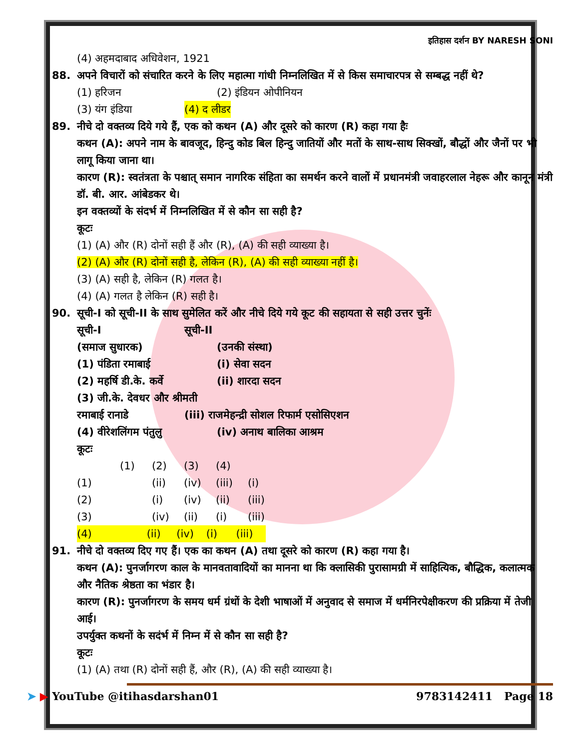इतिहास दर्शन BY NARESH SONI
(4) अहमदाबाद अधिवेशन, 1921
88. अपने विचारों को संचारित करने के लिए महात्मा गांधी निम्नलिखित में से किस समाचारपत्र से सम्बद्ध नहीं थे?
(1) हरिजन (2) इंडियन ओपीनियन
(3) यंग इंडिया (4) द लीडर
89. नीचे दो वक्तव्य दिये गये हैं, एक को कथन (A) और दूसरे को कारण (R) कहा गया हैः
कथन (A): अपने नाम के बावजूद, हिन्दु कोड बिल हिन्दु जातियों और मतों के साथ-साथ सिक्खों, बौद्धों और जैनों पर भी लागू किया जाना था।
कारण (R): स्वतंत्रता के पश्चात् समान नागरिक संहिता का समर्थन करने वालों में प्रधानमंत्री जवाहरलाल नेहरू और कानून मंत्री डॉ. बी. आर. आंबेडकर थे।
इन वक्तव्यों के संदर्भ में निम्नलिखित में से कौन सा सही है?
कूटः
(1) (A) और (R) दोनों सही हैं और (R), (A) की सही व्याख्या है।
(2) (A) और (R) दोनों सही है, लेकिन (R), (A) की सही व्याख्या नहीं है।
(3) (A) सही है, लेकिन (R) गलत है।
(4) (A) गलत है लेकिन (R) सही है।
90. सूची-I को सूची-II के साथ सुमेलित करें और नीचे दिये गये कूट की सहायता से सही उत्तर चुनेंः
सूची-I सूची-II
(समाज सुधारक) (उनकी संस्था)
(1) पंडिता रमाबाई (i) सेवा सदन
(2) महर्षि डी.के. कर्वे (ii) शारदा सदन
(3) जी.के. देवधर और श्रीमती
रमाबाई रानाडे (iii) राजमेहन्द्री सोशल रिफार्म एसोसिएशन
(4) वीरेशलिंगम पंतुलु (iv) अनाथ बालिका आश्रम
कूटः
(1) (2) (3) (4)
(1) (ii) (iv) (iii) (i)
(2) (i) (iv) (ii) (iii)
(3) (iv) (ii) (i) (iii)
(4) (ii) (iv) (i) (iii)
91. नीचे दो वक्तव्य दिए गए हैं। एक का कथन (A) तथा दूसरे को कारण (R) कहा गया है।
कथन (A): पुनर्जागरण काल के मानवतावादियों का मानना था कि क्लासिकी पुरासामग्री में साहित्यिक, बौद्धिक, कलात्मक और नैतिक श्रेष्ठता का भंडार है।
कारण (R): पुनर्जागरण के समय धर्म ग्रंथों के देशी भाषाओं में अनुवाद से समाज में धर्मनिरपेक्षीकरण की प्रक्रिया में तेजी आई।
उपर्युक्त कथनों के सदंर्भ में निम्न में से कौन सा सही है?
कूटः
(1) (A) तथा (R) दोनों सही हैं, और (R), (A) की सही व्याख्या है।
➤ ▶ YouTube @itihasdarshan01 9783142411 Page 18